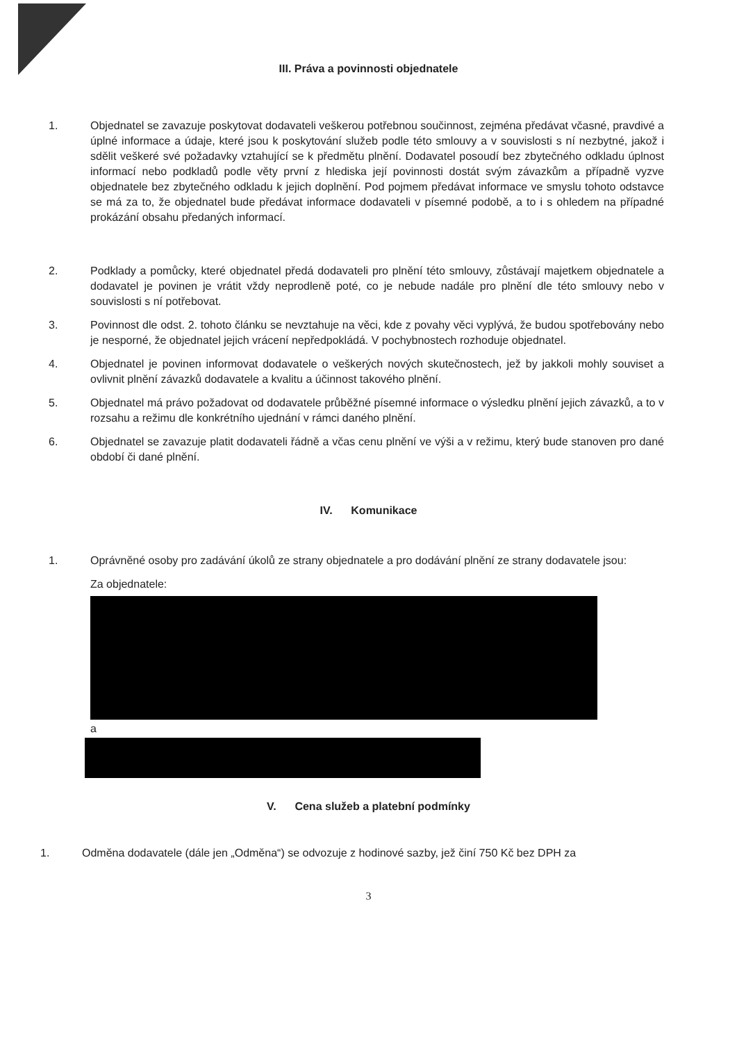III. Práva a povinnosti objednatele
1. Objednatel se zavazuje poskytovat dodavateli veškerou potřebnou součinnost, zejména předávat včasné, pravdivé a úplné informace a údaje, které jsou k poskytování služeb podle této smlouvy a v souvislosti s ní nezbytné, jakož i sdělit veškeré své požadavky vztahující se k předmětu plnění. Dodavatel posoudí bez zbytečného odkladu úplnost informací nebo podkladů podle věty první z hlediska její povinnosti dostát svým závazkům a případně vyzve objednatele bez zbytečného odkladu k jejich doplnění. Pod pojmem předávat informace ve smyslu tohoto odstavce se má za to, že objednatel bude předávat informace dodavateli v písemné podobě, a to i s ohledem na případné prokázání obsahu předaných informací.
2. Podklady a pomůcky, které objednatel předá dodavateli pro plnění této smlouvy, zůstávají majetkem objednatele a dodavatel je povinen je vrátit vždy neprodleně poté, co je nebude nadále pro plnění dle této smlouvy nebo v souvislosti s ní potřebovat.
3. Povinnost dle odst. 2. tohoto článku se nevztahuje na věci, kde z povahy věci vyplývá, že budou spotřebovány nebo je nesporné, že objednatel jejich vrácení nepředpokládá. V pochybnostech rozhoduje objednatel.
4. Objednatel je povinen informovat dodavatele o veškerých nových skutečnostech, jež by jakkoli mohly souviset a ovlivnit plnění závazků dodavatele a kvalitu a účinnost takového plnění.
5. Objednatel má právo požadovat od dodavatele průběžné písemné informace o výsledku plnění jejich závazků, a to v rozsahu a režimu dle konkrétního ujednání v rámci daného plnění.
6. Objednatel se zavazuje platit dodavateli řádně a včas cenu plnění ve výši a v režimu, který bude stanoven pro dané období či dané plnění.
IV. Komunikace
1. Oprávněné osoby pro zadávání úkolů ze strany objednatele a pro dodávání plnění ze strany dodavatele jsou:
Za objednatele:
a
V. Cena služeb a platební podmínky
1. Odměna dodavatele (dále jen „Odměna“) se odvozuje z hodinové sazby, jež činí 750 Kč bez DPH za
3